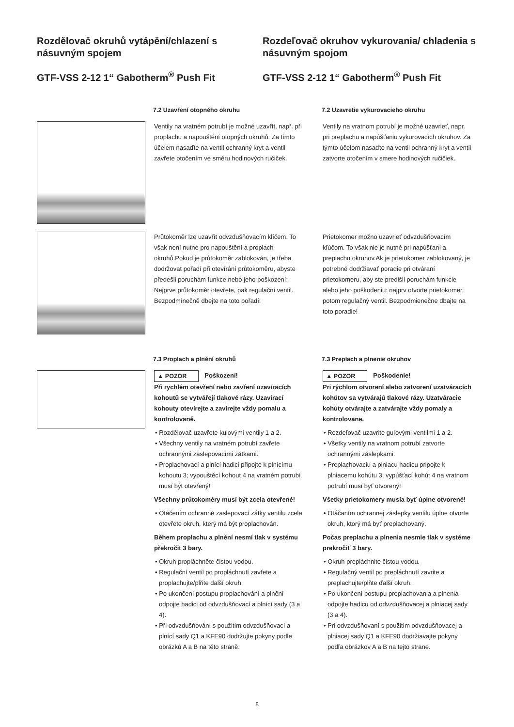Rozdělovač okruhů vytápění/chlazení s násuvným spojem
GTF-VSS 2-12 1“ Gabotherm<sup>®</sup> Push Fit
Rozdeľovač okruhov vykurovania/ chladenia s násuvným spojom
GTF-VSS 2-12 1“ Gabotherm<sup>®</sup> Push Fit
7.2 Uzavření otopného okruhu 7.2 Uzavretie vykurovacieho okruhu
Ventily na vratném potrubí je možné uzavřít, např. při proplachu a napouštění otopných okruhů. Za tímto účelem nasaďte na ventil ochranný kryt a ventil zavřete otočením ve směru hodinových ručiček.
Ventily na vratnom potrubí je možné uzavrieť, napr. pri preplachu a napúšťaniu vykurovacích okruhov. Za týmto účelom nasaďte na ventil ochranný kryt a ventil zatvorte otočením v smere hodinových ručičiek.
Průtokoměr lze uzavřít odvzdušňovacím klíčem. To však není nutné pro napouštění a proplach okruhů.Pokud je průtokoměr zablokován, je třeba dodržovat pořadí při otevírání průtokoměru, abyste předešli poruchám funkce nebo jeho poškození: Nejprve průtokoměr otevřete, pak regulační ventil. Bezpodmínečně dbejte na toto pořadí!
Prietokomer možno uzavrieť odvzdušňovacím kľúčom. To však nie je nutné pri napúšťaní a preplachu okruhov.Ak je prietokomer zablokovaný, je potrebné dodržiavať poradie pri otváraní prietokomeru, aby ste predišli poruchám funkcie alebo jeho poškodeniu: najprv otvorte prietokomer, potom regulačný ventil. Bezpodmienečne dbajte na toto poradie!
7.3 Proplach a plnění okruhů 7.3 Preplach a plnenie okruhov
▲ POZOR Poškození!
Při rychlém otevření nebo zavření uzavíracích kohoutů se vytvářejí tlakové rázy. Uzavírací kohouty otevírejte a zavírejte vždy pomalu a kontrolovaně.
• Rozdělovač uzavřete kulovými ventily 1 a 2.
• Všechny ventily na vratném potrubí zavřete ochrannými zaslepovacími zátkami.
• Proplachovací a plnící hadici připojte k plnícímu kohoutu 3; vypouštěcí kohout 4 na vratném potrubí musí být otevřený!
Všechny průtokoměry musí být zcela otevřené!
• Otáčením ochranné zaslepovací zátky ventilu zcela otevřete okruh, který má být proplachován.
Během proplachu a plnění nesmí tlak v systému překročit 3 bary.
• Okruh propláchněte čistou vodou.
• Regulační ventil po propláchnutí zavřete a proplachujte/plňte další okruh.
• Po ukončení postupu proplachování a plnění odpojte hadici od odvzdušňovací a plnící sady (3 a 4).
• Při odvzdušňování s použitím odvzdušňovací a plnící sady Q1 a KFE90 dodržujte pokyny podle obrázků A a B na této straně.
▲ POZOR Poškodenie!
Pri rýchlom otvorení alebo zatvorení uzatváracích kohútov sa vytvárajú tlakové rázy. Uzatváracie kohúty otvárajte a zatvárajte vždy pomaly a kontrolovane.
• Rozdeľovač uzavrite guľovými ventilmi 1 a 2.
• Všetky ventily na vratnom potrubí zatvorte ochrannými záslepkami.
• Preplachovaciu a plniacu hadicu pripojte k plniacemu kohútu 3; vypúšťací kohút 4 na vratnom potrubí musí byť otvorený!
Všetky prietokomery musia byť úplne otvorené!
• Otáčaním ochrannej záslepky ventilu úplne otvorte okruh, ktorý má byť preplachovaný.
Počas preplachu a plnenia nesmie tlak v systéme prekročiť 3 bary.
• Okruh prepláchnite čistou vodou.
• Regulačný ventil po prepláchnutí zavrite a preplachujte/plňte ďalší okruh.
• Po ukončení postupu preplachovania a plnenia odpojte hadicu od odvzdušňovacej a plniacej sady (3 a 4).
• Pri odvzdušňovaní s použitím odvzdušňovacej a plniacej sady Q1 a KFE90 dodržiavajte pokyny podľa obrázkov A a B na tejto strane.
8